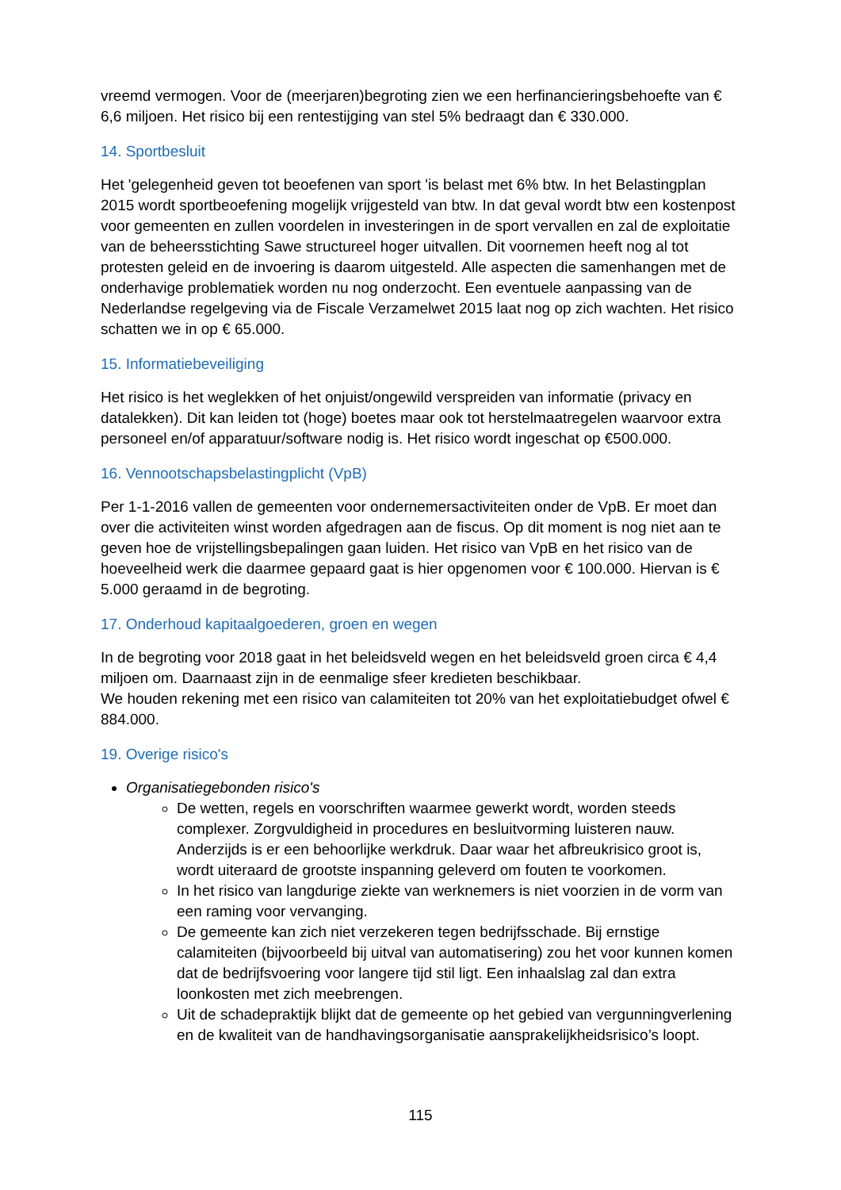vreemd vermogen. Voor de (meerjaren)begroting zien we een herfinancieringsbehoefte van € 6,6 miljoen. Het risico bij een rentestijging van stel 5% bedraagt dan € 330.000.
14. Sportbesluit
Het 'gelegenheid geven tot beoefenen van sport 'is belast met 6% btw. In het Belastingplan 2015 wordt sportbeoefening mogelijk vrijgesteld van btw. In dat geval wordt btw een kostenpost voor gemeenten en zullen voordelen in investeringen in de sport vervallen en zal de exploitatie van de beheersstichting Sawe structureel hoger uitvallen. Dit voornemen heeft nog al tot protesten geleid en de invoering is daarom uitgesteld. Alle aspecten die samenhangen met de onderhavige problematiek worden nu nog onderzocht. Een eventuele aanpassing van de Nederlandse regelgeving via de Fiscale Verzamelwet 2015 laat nog op zich wachten. Het risico schatten we in op € 65.000.
15. Informatiebeveiliging
Het risico is het weglekken of het onjuist/ongewild verspreiden van informatie (privacy en datalekken). Dit kan leiden tot (hoge) boetes maar ook tot herstelmaatregelen waarvoor extra personeel en/of apparatuur/software nodig is. Het risico wordt ingeschat op €500.000.
16. Vennootschapsbelastingplicht (VpB)
Per 1-1-2016 vallen de gemeenten voor ondernemersactiviteiten onder de VpB. Er moet dan over die activiteiten winst worden afgedragen aan de fiscus. Op dit moment is nog niet aan te geven hoe de vrijstellingsbepalingen gaan luiden. Het risico van VpB en het risico van de hoeveelheid werk die daarmee gepaard gaat is hier opgenomen voor € 100.000. Hiervan is € 5.000 geraamd in de begroting.
17. Onderhoud kapitaalgoederen, groen en wegen
In de begroting voor 2018 gaat in het beleidsveld wegen en het beleidsveld groen circa € 4,4 miljoen om. Daarnaast zijn in de eenmalige sfeer kredieten beschikbaar.
We houden rekening met een risico van calamiteiten tot 20% van het exploitatiebudget ofwel € 884.000.
19. Overige risico's
Organisatiegebonden risico's
De wetten, regels en voorschriften waarmee gewerkt wordt, worden steeds complexer. Zorgvuldigheid in procedures en besluitvorming luisteren nauw. Anderzijds is er een behoorlijke werkdruk. Daar waar het afbreukrisico groot is, wordt uiteraard de grootste inspanning geleverd om fouten te voorkomen.
In het risico van langdurige ziekte van werknemers is niet voorzien in de vorm van een raming voor vervanging.
De gemeente kan zich niet verzekeren tegen bedrijfsschade. Bij ernstige calamiteiten (bijvoorbeeld bij uitval van automatisering) zou het voor kunnen komen dat de bedrijfsvoering voor langere tijd stil ligt. Een inhaalslag zal dan extra loonkosten met zich meebrengen.
Uit de schadepraktijk blijkt dat de gemeente op het gebied van vergunningverlening en de kwaliteit van de handhavingsorganisatie aansprakelijkheidsrisico’s loopt.
115